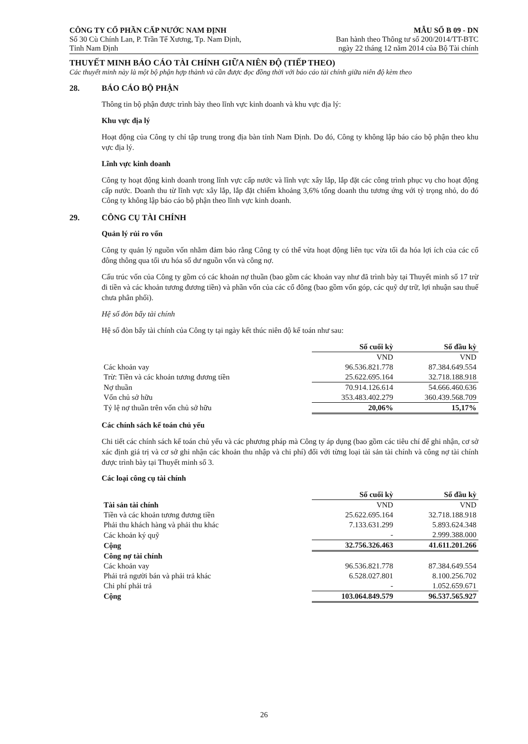CÔNG TY CỔ PHẦN CẤP NƯỚC NAM ĐỊNH
Số 30 Cù Chính Lan, P. Trần Tế Xương, Tp. Nam Định,
Tỉnh Nam Định
MẪU SỐ B 09 - DN
Ban hành theo Thông tư số 200/2014/TT-BTC
ngày 22 tháng 12 năm 2014 của Bộ Tài chính
THUYẾT MINH BÁO CÁO TÀI CHÍNH GIỮA NIÊN ĐỘ (TIẾP THEO)
Các thuyết minh này là một bộ phận hợp thành và cần được đọc đồng thời với báo cáo tài chính giữa niên độ kèm theo
28. BÁO CÁO BỘ PHẬN
Thông tin bộ phận được trình bày theo lĩnh vực kinh doanh và khu vực địa lý:
Khu vực địa lý
Hoạt động của Công ty chỉ tập trung trong địa bàn tỉnh Nam Định. Do đó, Công ty không lập báo cáo bộ phận theo khu vực địa lý.
Lĩnh vực kinh doanh
Công ty hoạt động kinh doanh trong lĩnh vực cấp nước và lĩnh vực xây lắp, lắp đặt các công trình phục vụ cho hoạt động cấp nước. Doanh thu từ lĩnh vực xây lắp, lắp đặt chiếm khoảng 3,6% tổng doanh thu tương ứng với tỷ trọng nhỏ, do đó Công ty không lập báo cáo bộ phận theo lĩnh vực kinh doanh.
29. CÔNG CỤ TÀI CHÍNH
Quản lý rủi ro vốn
Công ty quản lý nguồn vốn nhằm đảm bảo rằng Công ty có thể vừa hoạt động liên tục vừa tối đa hóa lợi ích của các cổ đông thông qua tối ưu hóa số dư nguồn vốn và công nợ.
Cấu trúc vốn của Công ty gồm có các khoản nợ thuần (bao gồm các khoản vay như đã trình bày tại Thuyết minh số 17 trừ đi tiền và các khoản tương đương tiền) và phần vốn của các cổ đông (bao gồm vốn góp, các quỹ dự trữ, lợi nhuận sau thuế chưa phân phối).
Hệ số đòn bẩy tài chính
Hệ số đòn bẩy tài chính của Công ty tại ngày kết thúc niên độ kế toán như sau:
| | Số cuối kỳ | Số đầu kỳ |
| | VND | VND |
| Các khoản vay | 96.536.821.778 | 87.384.649.554 |
| Trừ: Tiền và các khoản tương đương tiền | 25.622.695.164 | 32.718.188.918 |
| Nợ thuần | 70.914.126.614 | 54.666.460.636 |
| Vốn chủ sở hữu | 353.483.402.279 | 360.439.568.709 |
| Tỷ lệ nợ thuần trên vốn chủ sở hữu | 20,06% | 15,17% |
Các chính sách kế toán chủ yếu
Chi tiết các chính sách kế toán chủ yếu và các phương pháp mà Công ty áp dụng (bao gồm các tiêu chí để ghi nhận, cơ sở xác định giá trị và cơ sở ghi nhận các khoản thu nhập và chi phí) đối với từng loại tài sản tài chính và công nợ tài chính được trình bày tại Thuyết minh số 3.
Các loại công cụ tài chính
| | Số cuối kỳ | Số đầu kỳ |
| Tài sản tài chính | VND | VND |
| Tiền và các khoản tương đương tiền | 25.622.695.164 | 32.718.188.918 |
| Phải thu khách hàng và phải thu khác | 7.133.631.299 | 5.893.624.348 |
| Các khoản ký quỹ | - | 2.999.388.000 |
| Cộng | 32.756.326.463 | 41.611.201.266 |
| Công nợ tài chính | | |
| Các khoản vay | 96.536.821.778 | 87.384.649.554 |
| Phải trả người bán và phải trả khác | 6.528.027.801 | 8.100.256.702 |
| Chi phí phải trả | - | 1.052.659.671 |
| Cộng | 103.064.849.579 | 96.537.565.927 |
26